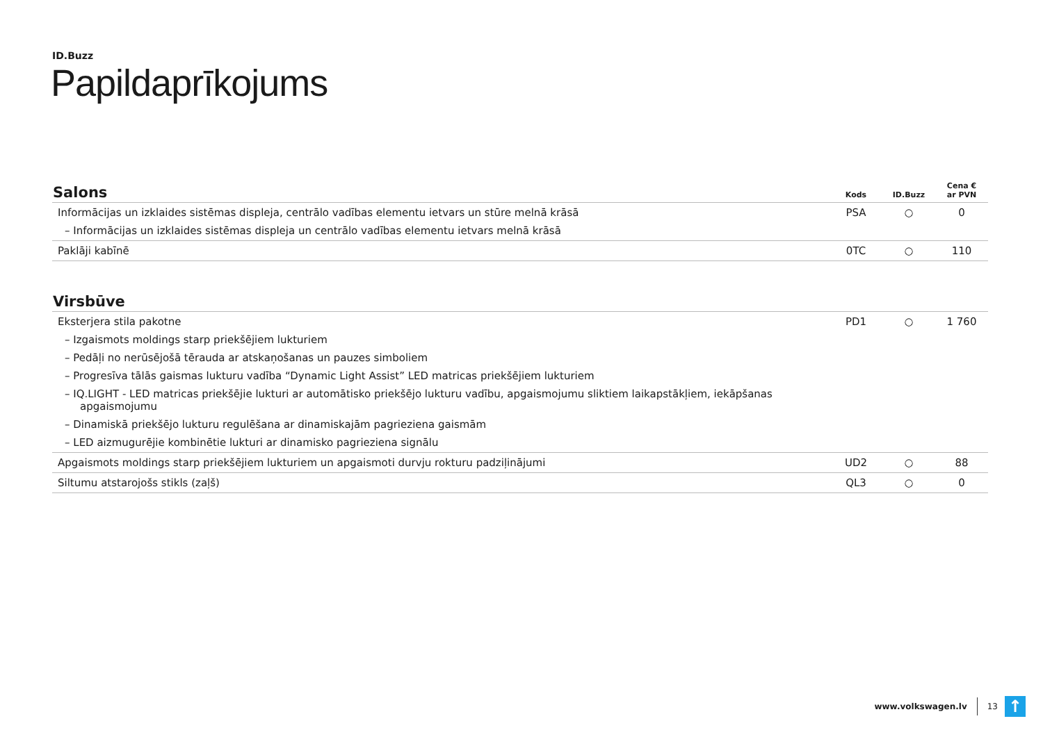ID.Buzz
Papildaprīkojums
| Salons | Kods | ID.Buzz | Cena € ar PVN |
| --- | --- | --- | --- |
| Informācijas un izklaides sistēmas displeja, centrālo vadības elementu ietvars un stūre melnā krāsā – Informācijas un izklaides sistēmas displeja un centrālo vadības elementu ietvars melnā krāsā | PSA | ○ | 0 |
| Paklāji kabīnē | 0TC | ○ | 110 |
| Virsbūve | | | |
| --- | --- | --- | --- |
| Eksterjera stila pakotne – Izgaismots moldings starp priekšējiem lukturiem – Pedāļi no nerūsējošā tērauda ar atskaņošanas un pauzes simboliem – Progresīva tālās gaismas lukturu vadība “Dynamic Light Assist” LED matricas priekšējiem lukturiem – IQ.LIGHT - LED matricas priekšējie lukturi ar automātisko priekšējo lukturu vadību, apgaismojumu sliktiem laikapstākļiem, iekāpšanas apgaismojumu – Dinamiskā priekšējo lukturu regulēšana ar dinamiskajām pagrieziena gaismām – LED aizmugurējie kombinētie lukturi ar dinamisko pagrieziena signālu | PD1 | ○ | 1 760 |
| Apgaismots moldings starp priekšējiem lukturiem un apgaismoti durvju rokturu padziļinājumi | UD2 | ○ | 88 |
| Siltumu atstarojošs stikls (zaļš) | QL3 | ○ | 0 |
www.volkswagen.lv 13
↑